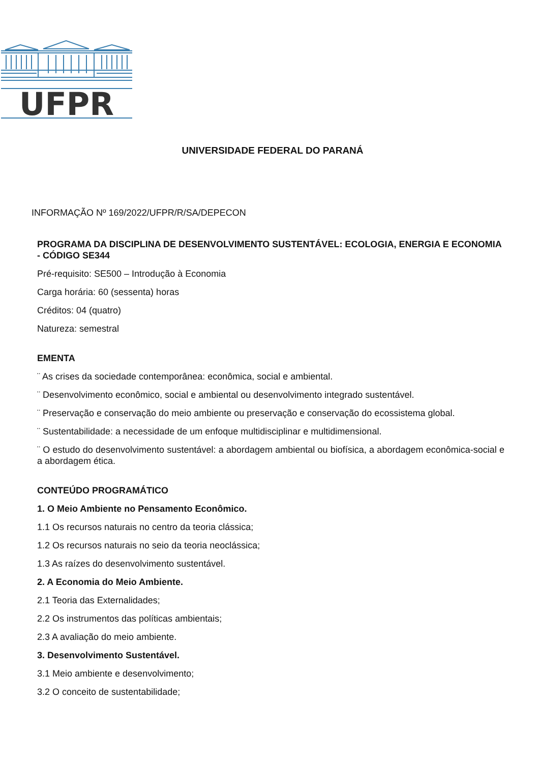UFPR
UNIVERSIDADE FEDERAL DO PARANÁ
INFORMAÇÃO Nº 169/2022/UFPR/R/SA/DEPECON
PROGRAMA DA DISCIPLINA DE DESENVOLVIMENTO SUSTENTÁVEL: ECOLOGIA, ENERGIA E ECONOMIA - CÓDIGO SE344
Pré-requisito: SE500 – Introdução à Economia
Carga horária: 60 (sessenta) horas
Créditos: 04 (quatro)
Natureza: semestral
EMENTA
¨ As crises da sociedade contemporânea: econômica, social e ambiental.
¨ Desenvolvimento econômico, social e ambiental ou desenvolvimento integrado sustentável.
¨ Preservação e conservação do meio ambiente ou preservação e conservação do ecossistema global.
¨ Sustentabilidade: a necessidade de um enfoque multidisciplinar e multidimensional.
¨ O estudo do desenvolvimento sustentável: a abordagem ambiental ou biofísica, a abordagem econômica-social e a abordagem ética.
CONTEÚDO PROGRAMÁTICO
1. O Meio Ambiente no Pensamento Econômico.
1.1 Os recursos naturais no centro da teoria clássica;
1.2 Os recursos naturais no seio da teoria neoclássica;
1.3 As raízes do desenvolvimento sustentável.
2. A Economia do Meio Ambiente.
2.1 Teoria das Externalidades;
2.2 Os instrumentos das políticas ambientais;
2.3 A avaliação do meio ambiente.
3. Desenvolvimento Sustentável.
3.1 Meio ambiente e desenvolvimento;
3.2 O conceito de sustentabilidade;